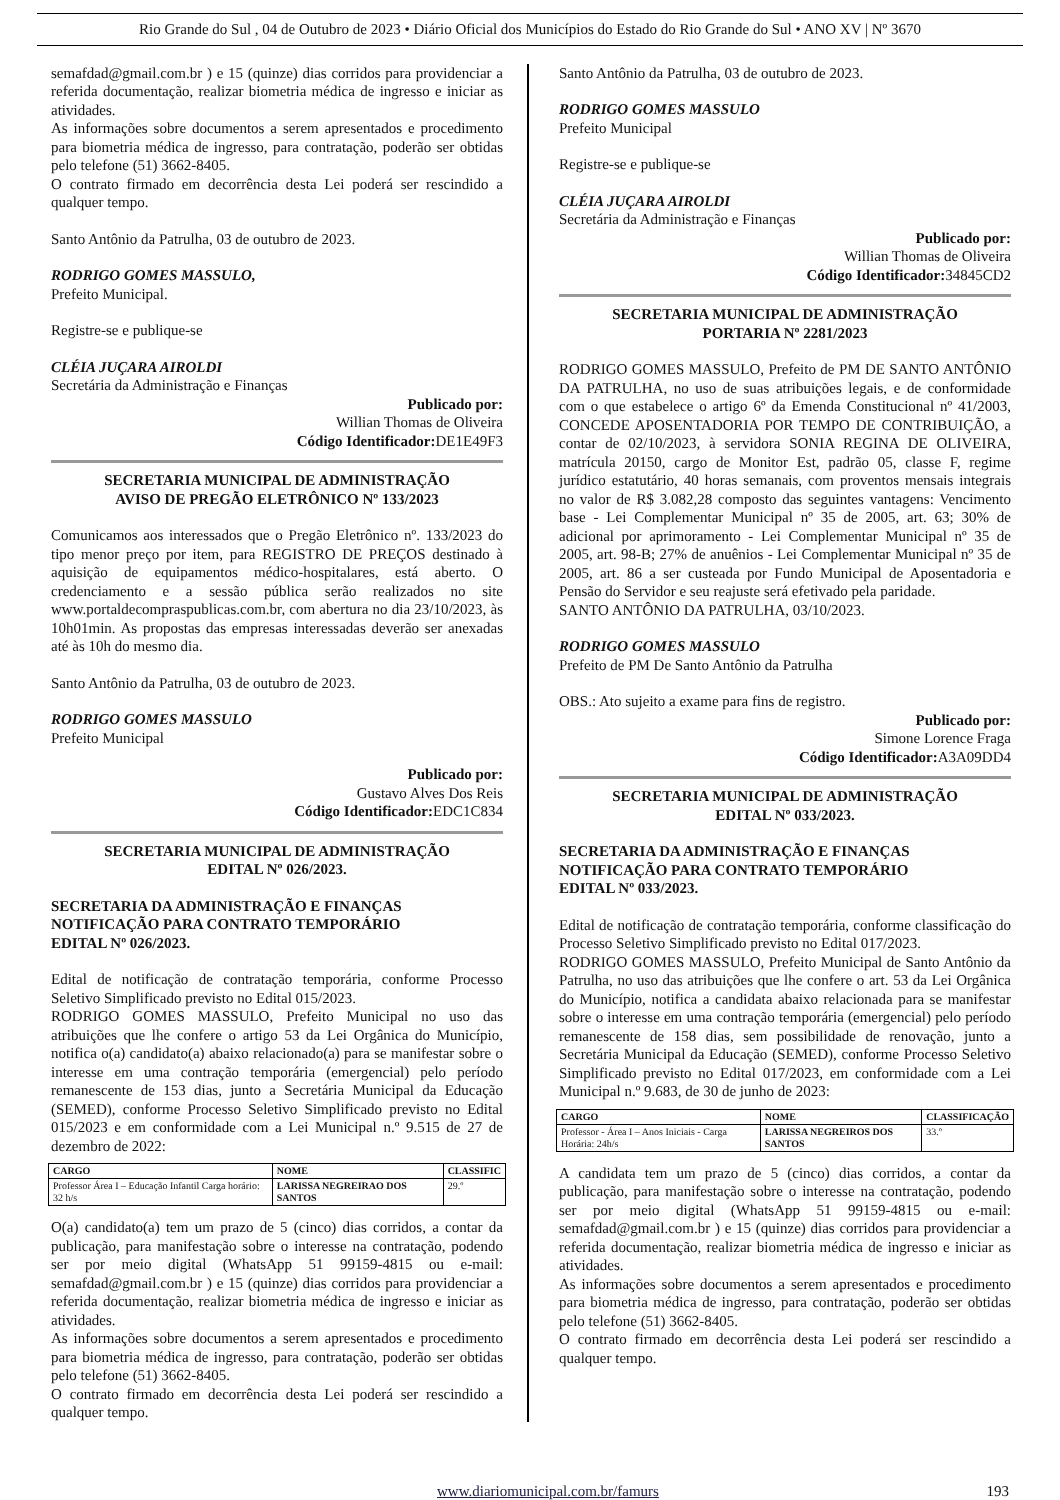Rio Grande do Sul , 04 de Outubro de 2023 • Diário Oficial dos Municípios do Estado do Rio Grande do Sul • ANO XV | Nº 3670
semafdad@gmail.com.br ) e 15 (quinze) dias corridos para providenciar a referida documentação, realizar biometria médica de ingresso e iniciar as atividades.
As informações sobre documentos a serem apresentados e procedimento para biometria médica de ingresso, para contratação, poderão ser obtidas pelo telefone (51) 3662-8405.
O contrato firmado em decorrência desta Lei poderá ser rescindido a qualquer tempo.
Santo Antônio da Patrulha, 03 de outubro de 2023.
RODRIGO GOMES MASSULO,
Prefeito Municipal.
Registre-se e publique-se
CLÉIA JUÇARA AIROLDI
Secretária da Administração e Finanças
Publicado por:
Willian Thomas de Oliveira
Código Identificador: DE1E49F3
SECRETARIA MUNICIPAL DE ADMINISTRAÇÃO
AVISO DE PREGÃO ELETRÔNICO Nº 133/2023
Comunicamos aos interessados que o Pregão Eletrônico nº. 133/2023 do tipo menor preço por item, para REGISTRO DE PREÇOS destinado à aquisição de equipamentos médico-hospitalares, está aberto. O credenciamento e a sessão pública serão realizados no site www.portaldecompraspublicas.com.br, com abertura no dia 23/10/2023, às 10h01min. As propostas das empresas interessadas deverão ser anexadas até às 10h do mesmo dia.
Santo Antônio da Patrulha, 03 de outubro de 2023.
RODRIGO GOMES MASSULO
Prefeito Municipal
Publicado por:
Gustavo Alves Dos Reis
Código Identificador: EDC1C834
SECRETARIA MUNICIPAL DE ADMINISTRAÇÃO
EDITAL Nº 026/2023.
SECRETARIA DA ADMINISTRAÇÃO E FINANÇAS
NOTIFICAÇÃO PARA CONTRATO TEMPORÁRIO
EDITAL Nº 026/2023.
Edital de notificação de contratação temporária, conforme Processo Seletivo Simplificado previsto no Edital 015/2023.
RODRIGO GOMES MASSULO, Prefeito Municipal no uso das atribuições que lhe confere o artigo 53 da Lei Orgânica do Município, notifica o(a) candidato(a) abaixo relacionado(a) para se manifestar sobre o interesse em uma contração temporária (emergencial) pelo período remanescente de 153 dias, junto a Secretária Municipal da Educação (SEMED), conforme Processo Seletivo Simplificado previsto no Edital 015/2023 e em conformidade com a Lei Municipal n.º 9.515 de 27 de dezembro de 2022:
| CARGO | NOME | CLASSIFIC |
| --- | --- | --- |
| Professor Área I – Educação Infantil Carga horário: 32 h/s | LARISSA NEGREIRAO DOS SANTOS | 29.º |
O(a) candidato(a) tem um prazo de 5 (cinco) dias corridos, a contar da publicação, para manifestação sobre o interesse na contratação, podendo ser por meio digital (WhatsApp 51 99159-4815 ou e-mail: semafdad@gmail.com.br ) e 15 (quinze) dias corridos para providenciar a referida documentação, realizar biometria médica de ingresso e iniciar as atividades.
As informações sobre documentos a serem apresentados e procedimento para biometria médica de ingresso, para contratação, poderão ser obtidas pelo telefone (51) 3662-8405.
O contrato firmado em decorrência desta Lei poderá ser rescindido a qualquer tempo.
Santo Antônio da Patrulha, 03 de outubro de 2023.
RODRIGO GOMES MASSULO
Prefeito Municipal
Registre-se e publique-se
CLÉIA JUÇARA AIROLDI
Secretária da Administração e Finanças
Publicado por:
Willian Thomas de Oliveira
Código Identificador: 34845CD2
SECRETARIA MUNICIPAL DE ADMINISTRAÇÃO
PORTARIA Nº 2281/2023
RODRIGO GOMES MASSULO, Prefeito de PM DE SANTO ANTÔNIO DA PATRULHA, no uso de suas atribuições legais, e de conformidade com o que estabelece o artigo 6º da Emenda Constitucional nº 41/2003, CONCEDE APOSENTADORIA POR TEMPO DE CONTRIBUIÇÃO, a contar de 02/10/2023, à servidora SONIA REGINA DE OLIVEIRA, matrícula 20150, cargo de Monitor Est, padrão 05, classe F, regime jurídico estatutário, 40 horas semanais, com proventos mensais integrais no valor de R$ 3.082,28 composto das seguintes vantagens: Vencimento base - Lei Complementar Municipal nº 35 de 2005, art. 63; 30% de adicional por aprimoramento - Lei Complementar Municipal nº 35 de 2005, art. 98-B; 27% de anuênios - Lei Complementar Municipal nº 35 de 2005, art. 86 a ser custeada por Fundo Municipal de Aposentadoria e Pensão do Servidor e seu reajuste será efetivado pela paridade.
SANTO ANTÔNIO DA PATRULHA, 03/10/2023.
RODRIGO GOMES MASSULO
Prefeito de PM De Santo Antônio da Patrulha
OBS.: Ato sujeito a exame para fins de registro.
Publicado por:
Simone Lorence Fraga
Código Identificador: A3A09DD4
SECRETARIA MUNICIPAL DE ADMINISTRAÇÃO
EDITAL Nº 033/2023.
SECRETARIA DA ADMINISTRAÇÃO E FINANÇAS
NOTIFICAÇÃO PARA CONTRATO TEMPORÁRIO
EDITAL Nº 033/2023.
Edital de notificação de contratação temporária, conforme classificação do Processo Seletivo Simplificado previsto no Edital 017/2023.
RODRIGO GOMES MASSULO, Prefeito Municipal de Santo Antônio da Patrulha, no uso das atribuições que lhe confere o art. 53 da Lei Orgânica do Município, notifica a candidata abaixo relacionada para se manifestar sobre o interesse em uma contração temporária (emergencial) pelo período remanescente de 158 dias, sem possibilidade de renovação, junto a Secretária Municipal da Educação (SEMED), conforme Processo Seletivo Simplificado previsto no Edital 017/2023, em conformidade com a Lei Municipal n.º 9.683, de 30 de junho de 2023:
| CARGO | NOME | CLASSIFICAÇÃO |
| --- | --- | --- |
| Professor - Área I – Anos Iniciais - Carga Horária: 24h/s | LARISSA NEGREIROS DOS SANTOS | 33.º |
A candidata tem um prazo de 5 (cinco) dias corridos, a contar da publicação, para manifestação sobre o interesse na contratação, podendo ser por meio digital (WhatsApp 51 99159-4815 ou e-mail: semafdad@gmail.com.br ) e 15 (quinze) dias corridos para providenciar a referida documentação, realizar biometria médica de ingresso e iniciar as atividades.
As informações sobre documentos a serem apresentados e procedimento para biometria médica de ingresso, para contratação, poderão ser obtidas pelo telefone (51) 3662-8405.
O contrato firmado em decorrência desta Lei poderá ser rescindido a qualquer tempo.
www.diariomunicipal.com.br/famurs 193